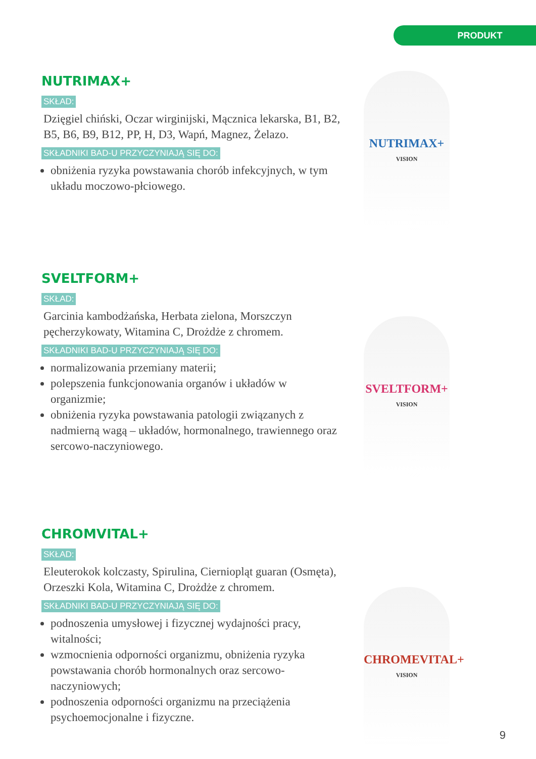PRODUKT
NUTRIMAX+
SKŁAD:
Dzięgiel chiński, Oczar wirginijski, Mącznica lekarska, B1, B2, B5, B6, B9, B12, PP, H, D3, Wapń, Magnez, Żelazo.
SKŁADNIKI BAD-U PRZYCZYNIAJĄ SIĘ DO:
obniżenia ryzyka powstawania chorób infekcyjnych, w tym układu moczowo-płciowego.
NUTRIMAX+
VISION
SVELTFORM+
SKŁAD:
Garcinia kambodżańska, Herbata zielona, Morszczyn pęcherzykowaty, Witamina C, Drożdże z chromem.
SKŁADNIKI BAD-U PRZYCZYNIAJĄ SIĘ DO:
normalizowania przemiany materii;
polepszenia funkcjonowania organów i układów w organizmie;
obniżenia ryzyka powstawania patologii związanych z nadmierną wagą – układów, hormonalnego, trawiennego oraz sercowo-naczyniowego.
SVELTFORM+
VISION
CHROMVITAL+
SKŁAD:
Eleuterokok kolczasty, Spirulina, Cierniopląt guaran (Osmęta), Orzeszki Kola, Witamina C, Drożdże z chromem.
SKŁADNIKI BAD-U PRZYCZYNIAJĄ SIĘ DO:
podnoszenia umysłowej i fizycznej wydajności pracy, witalności;
wzmocnienia odporności organizmu, obniżenia ryzyka powstawania chorób hormonalnych oraz sercowo-naczyniowych;
podnoszenia odporności organizmu na przeciążenia psychoemocjonalne i fizyczne.
CHROMEVITAL+
VISION
9